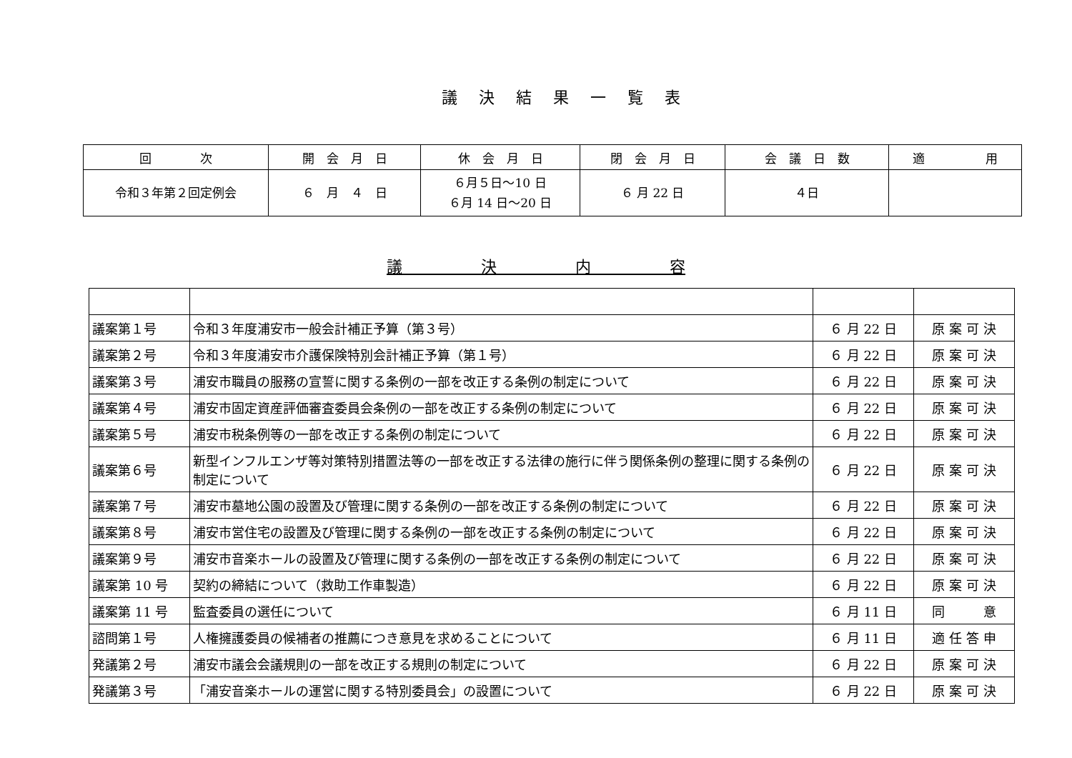議決結果一覧表
| 回 次 | 開 会 月 日 | 休 会 月 日 | 閉 会 月 日 | 会 議 日 数 | 適 用 |
| --- | --- | --- | --- | --- | --- |
| 令和３年第２回定例会 | ６ 月 ４ 日 | ６月５日～10 日 ６月 14 日～20 日 | ６ 月 22 日 | ４日 | |
議　　　　　決　　　　　内　　　　　容
| 議案第１号 | 令和３年度浦安市一般会計補正予算（第３号） | ６ 月 22 日 | 原 案 可 決 |
| 議案第２号 | 令和３年度浦安市介護保険特別会計補正予算（第１号） | ６ 月 22 日 | 原 案 可 決 |
| 議案第３号 | 浦安市職員の服務の宣誓に関する条例の一部を改正する条例の制定について | ６ 月 22 日 | 原 案 可 決 |
| 議案第４号 | 浦安市固定資産評価審査委員会条例の一部を改正する条例の制定について | ６ 月 22 日 | 原 案 可 決 |
| 議案第５号 | 浦安市税条例等の一部を改正する条例の制定について | ６ 月 22 日 | 原 案 可 決 |
| 議案第６号 | 新型インフルエンザ等対策特別措置法等の一部を改正する法律の施行に伴う関係条例の整理に関する条例の制定について | ６ 月 22 日 | 原 案 可 決 |
| 議案第７号 | 浦安市墓地公園の設置及び管理に関する条例の一部を改正する条例の制定について | ６ 月 22 日 | 原 案 可 決 |
| 議案第８号 | 浦安市営住宅の設置及び管理に関する条例の一部を改正する条例の制定について | ６ 月 22 日 | 原 案 可 決 |
| 議案第９号 | 浦安市音楽ホールの設置及び管理に関する条例の一部を改正する条例の制定について | ６ 月 22 日 | 原 案 可 決 |
| 議案第 10 号 | 契約の締結について（救助工作車製造） | ６ 月 22 日 | 原 案 可 決 |
| 議案第 11 号 | 監査委員の選任について | ６ 月 11 日 | 同 意 |
| 諮問第１号 | 人権擁護委員の候補者の推薦につき意見を求めることについて | ６ 月 11 日 | 適 任 答 申 |
| 発議第２号 | 浦安市議会会議規則の一部を改正する規則の制定について | ６ 月 22 日 | 原 案 可 決 |
| 発議第３号 | 「浦安音楽ホールの運営に関する特別委員会」の設置について | ６ 月 22 日 | 原 案 可 決 |